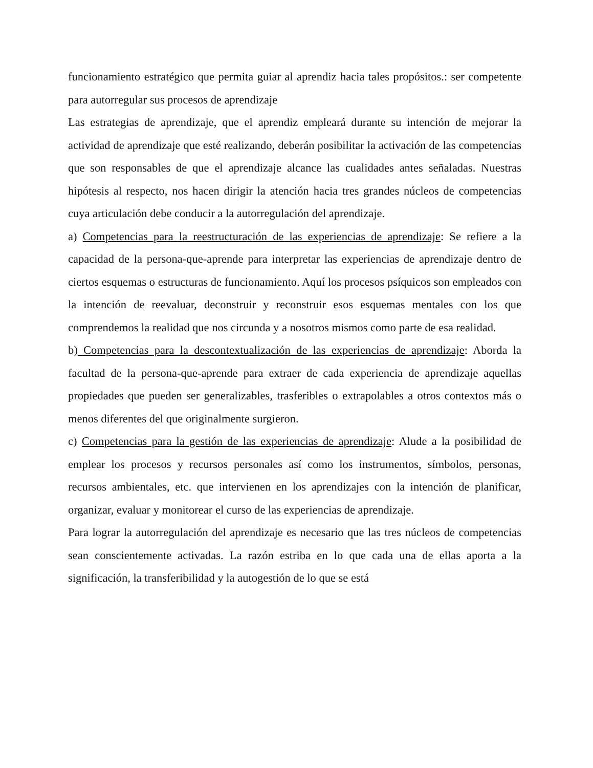funcionamiento estratégico que permita guiar al aprendiz hacia tales propósitos.: ser competente para autorregular sus procesos de aprendizaje
Las estrategias de aprendizaje, que el aprendiz empleará durante su intención de mejorar la actividad de aprendizaje que esté realizando, deberán posibilitar la activación de las competencias que son responsables de que el aprendizaje alcance las cualidades antes señaladas. Nuestras hipótesis al respecto, nos hacen dirigir la atención hacia tres grandes núcleos de competencias cuya articulación debe conducir a la autorregulación del aprendizaje.
a) Competencias para la reestructuración de las experiencias de aprendizaje: Se refiere a la capacidad de la persona-que-aprende para interpretar las experiencias de aprendizaje dentro de ciertos esquemas o estructuras de funcionamiento. Aquí los procesos psíquicos son empleados con la intención de reevaluar, deconstruir y reconstruir esos esquemas mentales con los que comprendemos la realidad que nos circunda y a nosotros mismos como parte de esa realidad.
b) Competencias para la descontextualización de las experiencias de aprendizaje: Aborda la facultad de la persona-que-aprende para extraer de cada experiencia de aprendizaje aquellas propiedades que pueden ser generalizables, trasferibles o extrapolables a otros contextos más o menos diferentes del que originalmente surgieron.
c) Competencias para la gestión de las experiencias de aprendizaje: Alude a la posibilidad de emplear los procesos y recursos personales así como los instrumentos, símbolos, personas, recursos ambientales, etc. que intervienen en los aprendizajes con la intención de planificar, organizar, evaluar y monitorear el curso de las experiencias de aprendizaje.
Para lograr la autorregulación del aprendizaje es necesario que las tres núcleos de competencias sean conscientemente activadas. La razón estriba en lo que cada una de ellas aporta a la significación, la transferibilidad y la autogestión de lo que se está